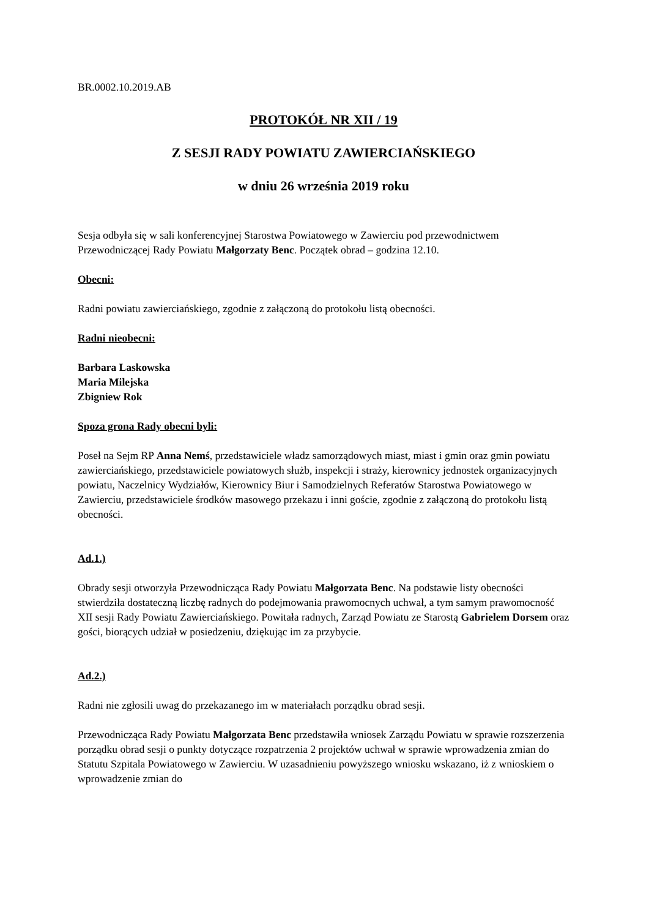BR.0002.10.2019.AB
PROTOKÓŁ NR XII / 19
Z SESJI RADY POWIATU ZAWIERCIAŃSKIEGO
w dniu 26 września 2019 roku
Sesja odbyła się w sali konferencyjnej Starostwa Powiatowego w Zawierciu pod przewodnictwem Przewodniczącej Rady Powiatu Małgorzaty Benc. Początek obrad – godzina 12.10.
Obecni:
Radni powiatu zawierciańskiego, zgodnie z załączoną do protokołu listą obecności.
Radni nieobecni:
Barbara Laskowska
Maria Milejska
Zbigniew Rok
Spoza grona Rady obecni byli:
Poseł na Sejm RP Anna Nemś, przedstawiciele władz samorządowych miast, miast i gmin oraz gmin powiatu zawierciańskiego, przedstawiciele powiatowych służb, inspekcji i straży, kierownicy jednostek organizacyjnych powiatu, Naczelnicy Wydziałów, Kierownicy Biur i Samodzielnych Referatów Starostwa Powiatowego w Zawierciu, przedstawiciele środków masowego przekazu i inni goście, zgodnie z załączoną do protokołu listą obecności.
Ad.1.)
Obrady sesji otworzyła Przewodnicząca Rady Powiatu Małgorzata Benc. Na podstawie listy obecności stwierdziła dostateczną liczbę radnych do podejmowania prawomocnych uchwał, a tym samym prawomocność XII sesji Rady Powiatu Zawierciańskiego. Powitała radnych, Zarząd Powiatu ze Starostą Gabrielem Dorsem oraz gości, biorących udział w posiedzeniu, dziękując im za przybycie.
Ad.2.)
Radni nie zgłosili uwag do przekazanego im w materiałach porządku obrad sesji.
Przewodnicząca Rady Powiatu Małgorzata Benc przedstawiła wniosek Zarządu Powiatu w sprawie rozszerzenia porządku obrad sesji o punkty dotyczące rozpatrzenia 2 projektów uchwał w sprawie wprowadzenia zmian do Statutu Szpitala Powiatowego w Zawierciu. W uzasadnieniu powyższego wniosku wskazano, iż z wnioskiem o wprowadzenie zmian do